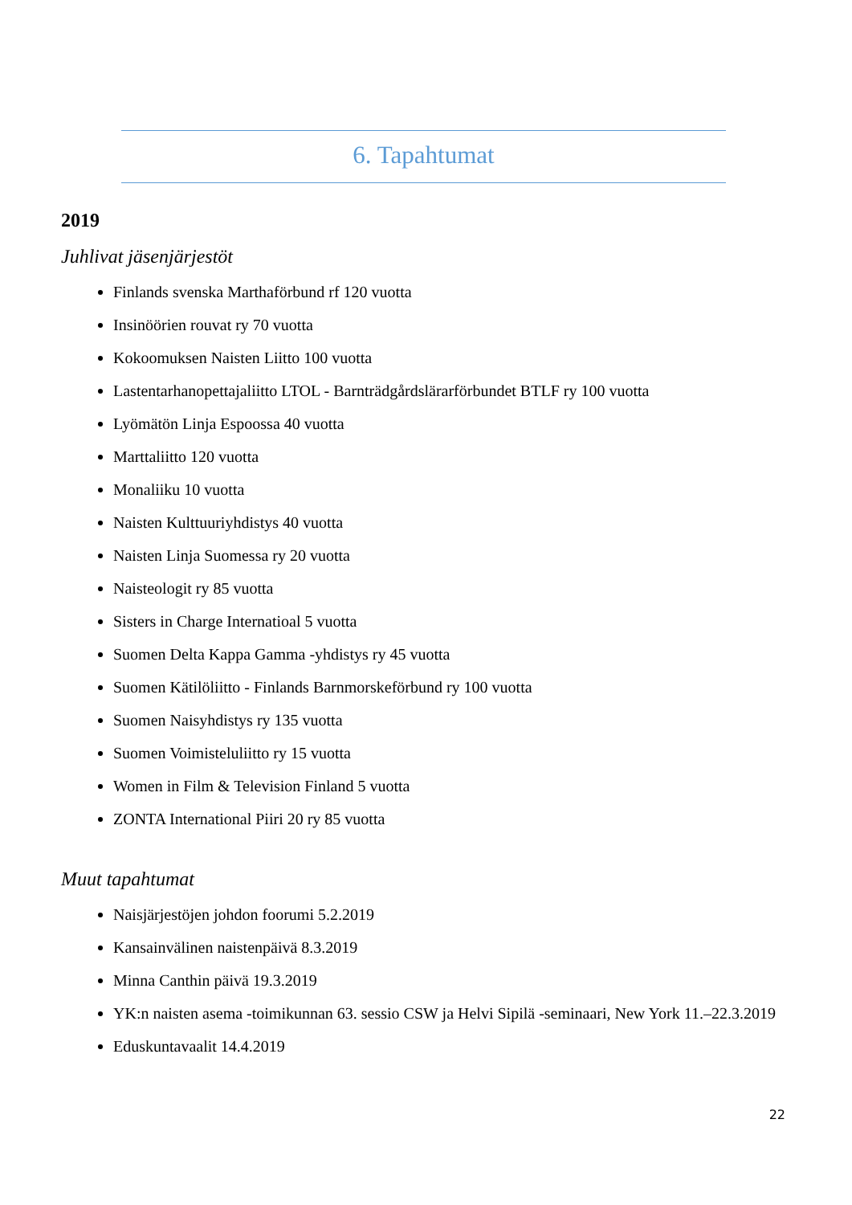6. Tapahtumat
2019
Juhlivat jäsenjärjestöt
Finlands svenska Marthaförbund rf 120 vuotta
Insinöörien rouvat ry 70 vuotta
Kokoomuksen Naisten Liitto 100 vuotta
Lastentarhanopettajaliitto LTOL - Barnträdgårdslärarförbundet BTLF ry 100 vuotta
Lyömätön Linja Espoossa 40 vuotta
Marttaliitto 120 vuotta
Monaliiku 10 vuotta
Naisten Kulttuuriyhdistys 40 vuotta
Naisten Linja Suomessa ry 20 vuotta
Naisteologit ry 85 vuotta
Sisters in Charge Internatioal 5 vuotta
Suomen Delta Kappa Gamma -yhdistys ry 45 vuotta
Suomen Kätilöliitto - Finlands Barnmorskeförbund ry 100 vuotta
Suomen Naisyhdistys ry 135 vuotta
Suomen Voimisteluliitto ry 15 vuotta
Women in Film & Television Finland 5 vuotta
ZONTA International Piiri 20 ry 85 vuotta
Muut tapahtumat
Naisjärjestöjen johdon foorumi 5.2.2019
Kansainvälinen naistenpäivä 8.3.2019
Minna Canthin päivä 19.3.2019
YK:n naisten asema -toimikunnan 63. sessio CSW ja Helvi Sipilä -seminaari, New York 11.–22.3.2019
Eduskuntavaalit 14.4.2019
22